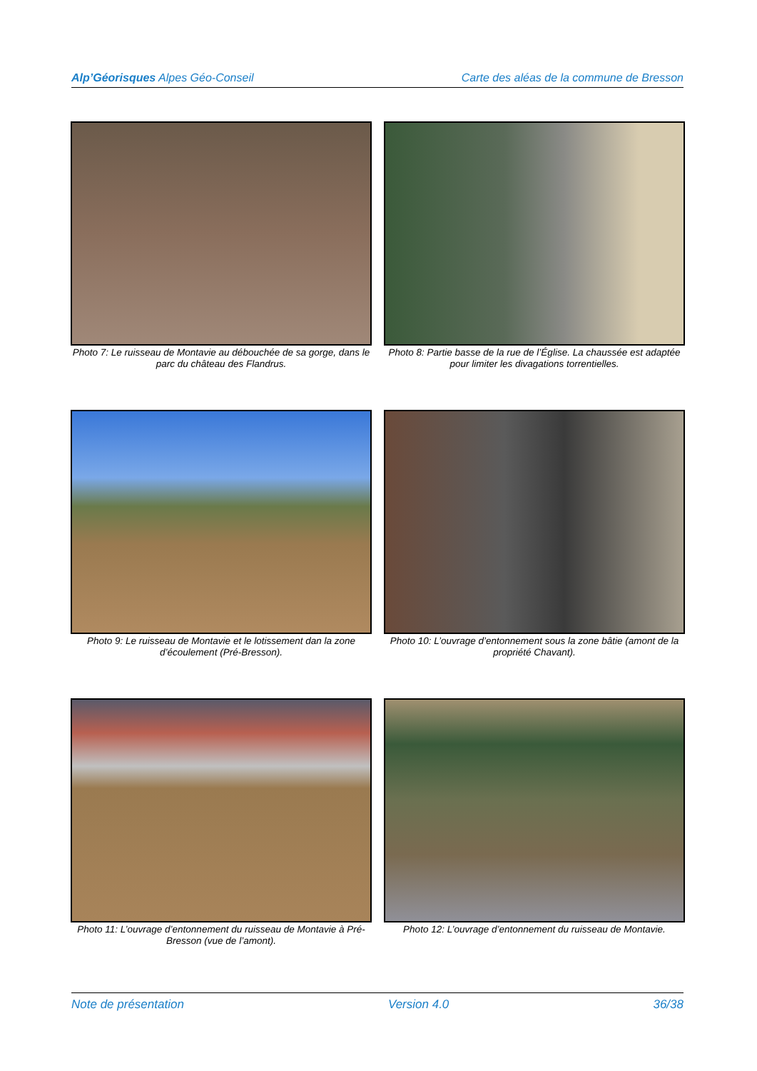Alp’Géorisques Alpes Géo-Conseil Carte des aléas de la commune de Bresson
Photo 7: Le ruisseau de Montavie au débouchée de sa gorge, dans le parc du château des Flandrus.
Photo 8: Partie basse de la rue de l’Église. La chaussée est adaptée pour limiter les divagations torrentielles.
Photo 9: Le ruisseau de Montavie et le lotissement dan la zone d’écoulement (Pré-Bresson).
Photo 10: L’ouvrage d’entonnement sous la zone bâtie (amont de la propriété Chavant).
Photo 11: L’ouvrage d’entonnement du ruisseau de Montavie à Pré-Bresson (vue de l’amont).
Photo 12: L’ouvrage d’entonnement du ruisseau de Montavie.
Note de présentation Version 4.0 36/38